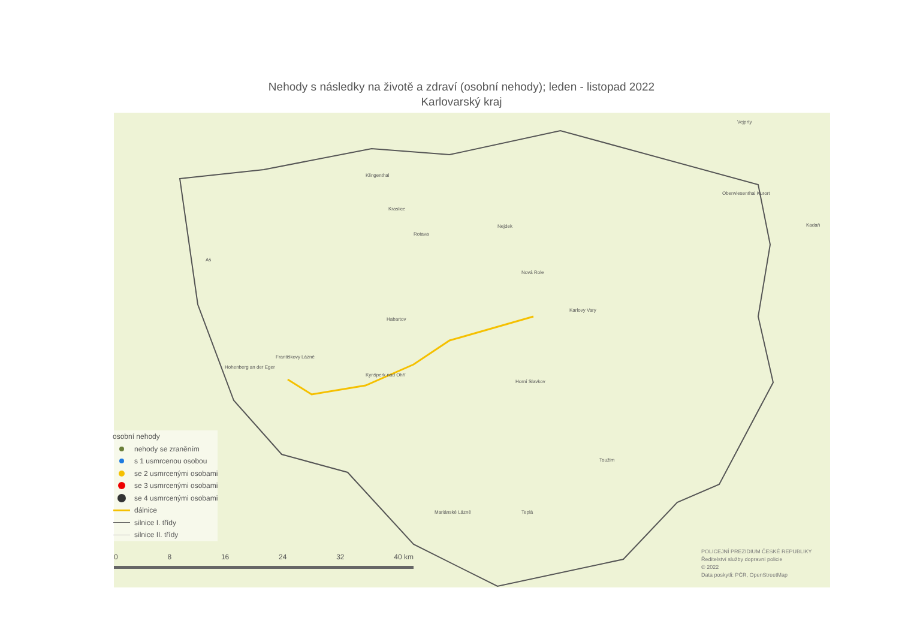Nehody s následky na životě a zdraví (osobní nehody); leden - listopad 2022
Karlovarský kraj
Habartov
Karlovy Vary
Františkovy Lázně
Kynšperk nad Ohří
Horní Slavkov
Mariánské Lázně Teplá
Toužim
Kraslice
Nejdek
Nová Role
Aš
Vejprty
Klingenthal
Rotava
Hohenberg an der Eger
Oberwiesenthal Kurort
Kadaň
osobní nehody
nehody se zraněním
s 1 usmrcenou osobou
se 2 usmrcenými osobami
se 3 usmrcenými osobami
se 4 usmrcenými osobami
dálnice
silnice I. třídy
silnice II. třídy
0 8 16 24 32 40 km
POLICEJNÍ PREZIDIUM ČESKÉ REPUBLIKY
Ředitelství služby dopravní policie
© 2022
Data poskytli: PČR, OpenStreetMap